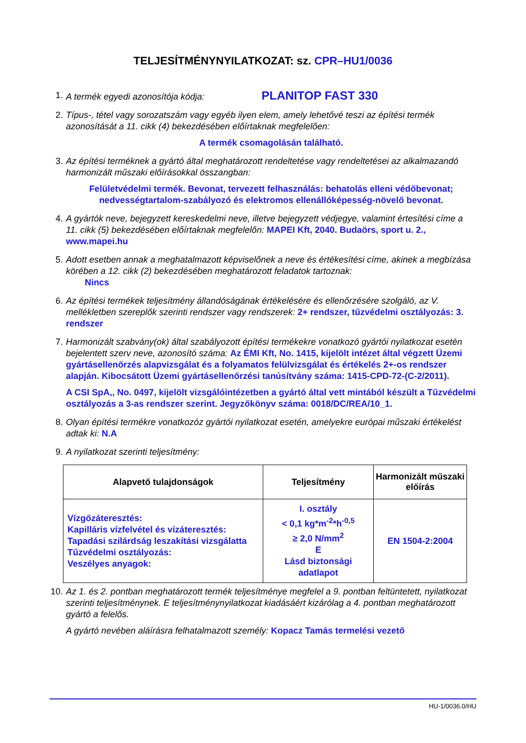TELJESÍTMÉNYNYILATKOZAT: sz. CPR–HU1/0036
1. A termék egyedi azonosítója kódja: PLANITOP FAST 330
2. Típus-, tétel vagy sorozatszám vagy egyéb ilyen elem, amely lehetővé teszi az építési termék azonosítását a 11. cikk (4) bekezdésében előírtaknak megfelelően:
A termék csomagolásán található.
3. Az építési terméknek a gyártó által meghatározott rendeltetése vagy rendeltetései az alkalmazandó harmonizált műszaki előírásokkal összangban:
Felületvédelmi termék. Bevonat, tervezett felhasználás: behatolás elleni védőbevonat; nedvességtartalom-szabályozó és elektromos ellenállóképesség-növelő bevonat.
4. A gyártók neve, bejegyzett kereskedelmi neve, illetve bejegyzett védjegye, valamint értesítési címe a 11. cikk (5) bekezdésében előírtaknak megfelelőn: MAPEI Kft, 2040. Budaörs, sport u. 2., www.mapei.hu
5. Adott esetben annak a meghatalmazott képviselőnek a neve és értékesítési címe, akinek a megbízása körében a 12. cikk (2) bekezdésében meghatározott feladatok tartoznak:
Nincs
6. Az építési termékek teljesítmény állandóságának értékelésére és ellenőrzésére szolgáló, az V. mellékletben szereplők szerinti rendszer vagy rendszerek: 2+ rendszer, tűzvédelmi osztályozás: 3. rendszer
7. Harmonizált szabvány(ok) által szabályozott építési termékekre vonatkozó gyártói nyilatkozat esetén bejelentett szerv neve, azonosító száma: Az ÉMI Kft, No. 1415, kijelölt intézet által végzett Üzemi gyártásellenőrzés alapvizsgálat és a folyamatos felülvizsgálat és értékelés 2+-os rendszer alapján. Kibocsátott Üzemi gyártásellenőrzési tanúsítvány száma: 1415-CPD-72-(C-2/2011).
A CSI SpA,, No. 0497, kijelölt vizsgálóintézetben a gyártó által vett mintából készült a Tűzvédelmi osztályozás a 3-as rendszer szerint. Jegyzőkönyv száma: 0018/DC/REA/10_1.
8. Olyan építési termékre vonatkozóz gyártói nyilatkozat esetén, amelyekre európai műszaki értékelést adtak ki: N.A
9. A nyilatkozat szerinti teljesítmény:
| Alapvető tulajdonságok | Teljesítmény | Harmonizált műszaki előírás |
| --- | --- | --- |
| Vízgőzáteresztés: Kapilláris vízfelvétel és vízáteresztés: Tapadási szilárdság leszakítási vizsgálatta Tűzvédelmi osztályozás: Veszélyes anyagok: | I. osztály < 0,1 kg*m<sup>-2</sup>*h<sup>-0,5</sup> ≥ 2,0 N/mm<sup>2</sup> E Lásd biztonsági adatlapot | EN 1504-2:2004 |
10.
Az 1. és 2. pontban meghatározott termék teljesítménye megfelel a 9. pontban feltüntetett, nyilatkozat szerinti teljesítménynek. E teljesítménynyilatkozat kiadásáért kizárólag a 4. pontban meghatározott gyártó a felelős.
A gyártó nevében aláírásra felhatalmazott személy: Kopacz Tamás termelési vezető
HU-1/0036.0/HU